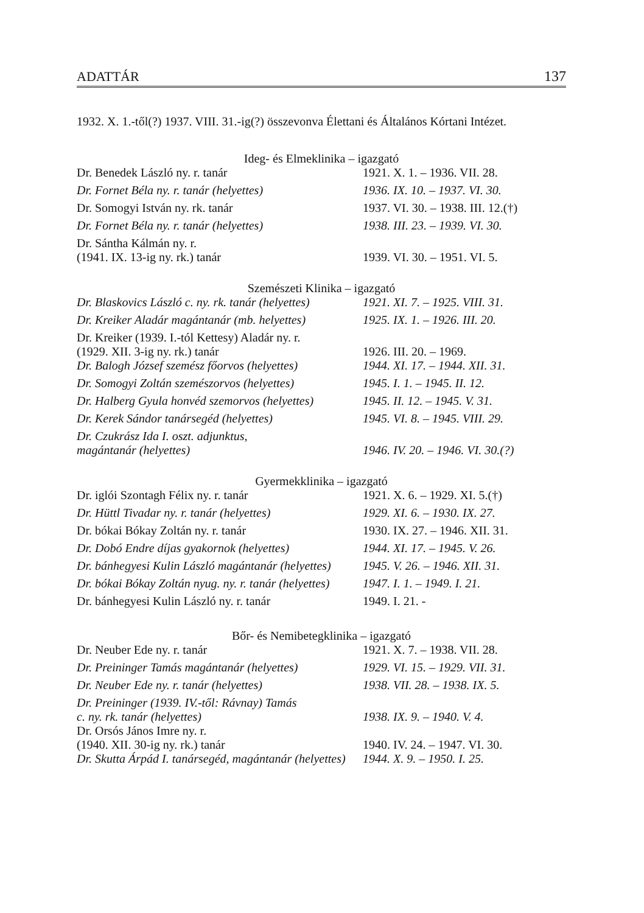ADATTÁR 137
1932. X. 1.-től(?) 1937. VIII. 31.-ig(?) összevonva Élettani és Általános Kórtani Intézet.
Ideg- és Elmeklinika – igazgató
| Dr. Benedek László ny. r. tanár | 1921. X. 1. – 1936. VII. 28. |
| Dr. Fornet Béla ny. r. tanár (helyettes) | 1936. IX. 10. – 1937. VI. 30. |
| Dr. Somogyi István ny. rk. tanár | 1937. VI. 30. – 1938. III. 12.(†) |
| Dr. Fornet Béla ny. r. tanár (helyettes) | 1938. III. 23. – 1939. VI. 30. |
| Dr. Sántha Kálmán ny. r. (1941. IX. 13-ig ny. rk.) tanár | 1939. VI. 30. – 1951. VI. 5. |
Szemészeti Klinika – igazgató
| Dr. Blaskovics László c. ny. rk. tanár (helyettes) | 1921. XI. 7. – 1925. VIII. 31. |
| Dr. Kreiker Aladár magántanár (mb. helyettes) | 1925. IX. 1. – 1926. III. 20. |
| Dr. Kreiker (1939. I.-tól Kettesy) Aladár ny. r. (1929. XII. 3-ig ny. rk.) tanár | 1926. III. 20. – 1969. |
| Dr. Balogh József szemész főorvos (helyettes) | 1944. XI. 17. – 1944. XII. 31. |
| Dr. Somogyi Zoltán szemészorvos (helyettes) | 1945. I. 1. – 1945. II. 12. |
| Dr. Halberg Gyula honvéd szemorvos (helyettes) | 1945. II. 12. – 1945. V. 31. |
| Dr. Kerek Sándor tanársegéd (helyettes) | 1945. VI. 8. – 1945. VIII. 29. |
| Dr. Czukrász Ida I. oszt. adjunktus, magántanár (helyettes) | 1946. IV. 20. – 1946. VI. 30.(?) |
Gyermekklinika – igazgató
| Dr. iglói Szontagh Félix ny. r. tanár | 1921. X. 6. – 1929. XI. 5.(†) |
| Dr. Hüttl Tivadar ny. r. tanár (helyettes) | 1929. XI. 6. – 1930. IX. 27. |
| Dr. bókai Bókay Zoltán ny. r. tanár | 1930. IX. 27. – 1946. XII. 31. |
| Dr. Dobó Endre díjas gyakornok (helyettes) | 1944. XI. 17. – 1945. V. 26. |
| Dr. bánhegyesi Kulin László magántanár (helyettes) | 1945. V. 26. – 1946. XII. 31. |
| Dr. bókai Bókay Zoltán nyug. ny. r. tanár (helyettes) | 1947. I. 1. – 1949. I. 21. |
| Dr. bánhegyesi Kulin László ny. r. tanár | 1949. I. 21. - |
Bőr- és Nemibetegklinika – igazgató
| Dr. Neuber Ede ny. r. tanár | 1921. X. 7. – 1938. VII. 28. |
| Dr. Preininger Tamás magántanár (helyettes) | 1929. VI. 15. – 1929. VII. 31. |
| Dr. Neuber Ede ny. r. tanár (helyettes) | 1938. VII. 28. – 1938. IX. 5. |
| Dr. Preininger (1939. IV.-től: Rávnay) Tamás c. ny. rk. tanár (helyettes) | 1938. IX. 9. – 1940. V. 4. |
| Dr. Orsós János Imre ny. r. (1940. XII. 30-ig ny. rk.) tanár | 1940. IV. 24. – 1947. VI. 30. |
| Dr. Skutta Árpád I. tanársegéd, magántanár (helyettes) | 1944. X. 9. – 1950. I. 25. |